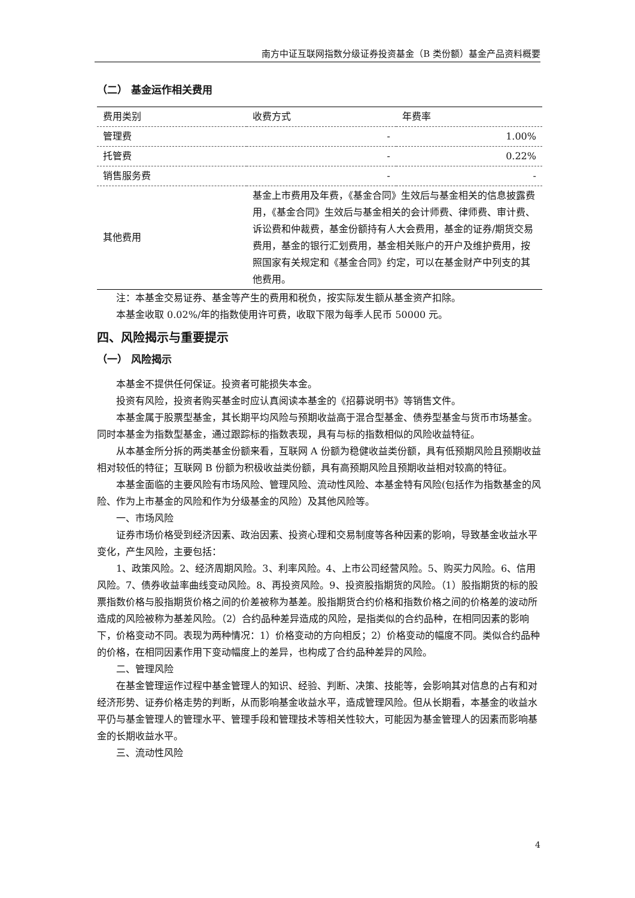南方中证互联网指数分级证券投资基金（B 类份额）基金产品资料概要
（二） 基金运作相关费用
| 费用类别 | 收费方式 | 年费率 |
| --- | --- | --- |
| 管理费 | - | 1.00% |
| 托管费 | - | 0.22% |
| 销售服务费 | - | - |
| 其他费用 | 基金上市费用及年费，《基金合同》生效后与基金相关的信息披露费用，《基金合同》生效后与基金相关的会计师费、律师费、审计费、诉讼费和仲裁费，基金份额持有人大会费用，基金的证券/期货交易费用，基金的银行汇划费用，基金相关账户的开户及维护费用，按照国家有关规定和《基金合同》约定，可以在基金财产中列支的其他费用。 | |
注：本基金交易证券、基金等产生的费用和税负，按实际发生额从基金资产扣除。
本基金收取 0.02%/年的指数使用许可费，收取下限为每季人民币 50000 元。
四、风险揭示与重要提示
（一） 风险揭示
本基金不提供任何保证。投资者可能损失本金。
投资有风险，投资者购买基金时应认真阅读本基金的《招募说明书》等销售文件。
本基金属于股票型基金，其长期平均风险与预期收益高于混合型基金、债券型基金与货币市场基金。同时本基金为指数型基金，通过跟踪标的指数表现，具有与标的指数相似的风险收益特征。
从本基金所分拆的两类基金份额来看，互联网 A 份额为稳健收益类份额，具有低预期风险且预期收益相对较低的特征；互联网 B 份额为积极收益类份额，具有高预期风险且预期收益相对较高的特征。
本基金面临的主要风险有市场风险、管理风险、流动性风险、本基金特有风险(包括作为指数基金的风险、作为上市基金的风险和作为分级基金的风险）及其他风险等。
一、市场风险
证券市场价格受到经济因素、政治因素、投资心理和交易制度等各种因素的影响，导致基金收益水平变化，产生风险，主要包括：
1、政策风险。2、经济周期风险。3、利率风险。4、上市公司经营风险。5、购买力风险。6、信用风险。7、债券收益率曲线变动风险。8、再投资风险。9、投资股指期货的风险。（1）股指期货的标的股票指数价格与股指期货价格之间的价差被称为基差。股指期货合约价格和指数价格之间的价格差的波动所造成的风险被称为基差风险。（2）合约品种差异造成的风险，是指类似的合约品种，在相同因素的影响下，价格变动不同。表现为两种情况：1）价格变动的方向相反；2）价格变动的幅度不同。类似合约品种的价格，在相同因素作用下变动幅度上的差异，也构成了合约品种差异的风险。
二、管理风险
在基金管理运作过程中基金管理人的知识、经验、判断、决策、技能等，会影响其对信息的占有和对经济形势、证券价格走势的判断，从而影响基金收益水平，造成管理风险。但从长期看，本基金的收益水平仍与基金管理人的管理水平、管理手段和管理技术等相关性较大，可能因为基金管理人的因素而影响基金的长期收益水平。
三、流动性风险
4